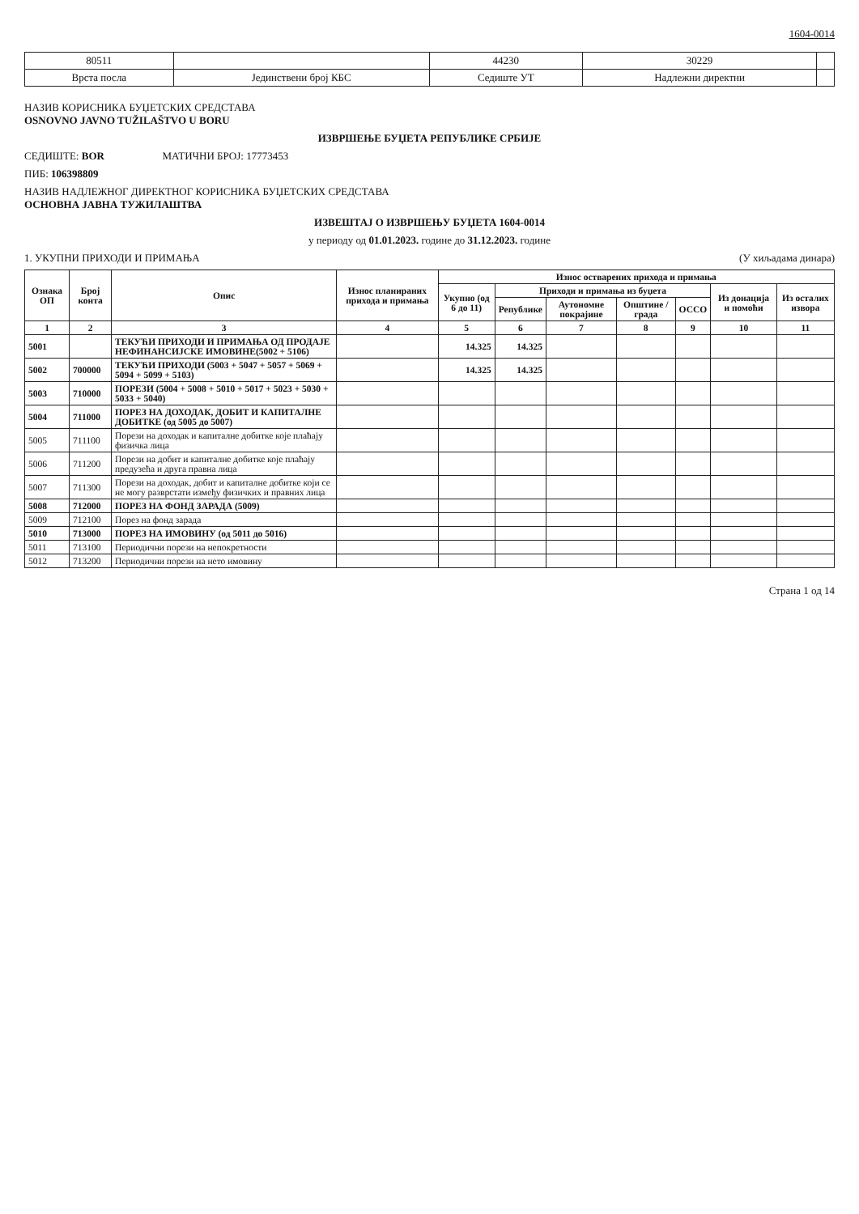1604-0014
| 80511 | | 44230 | 30229 | |
| Врста посла | Јединствени број КБС | Седиште УТ | Надлежни директни | |
НАЗИВ КОРИСНИКА БУЏЕТСКИХ СРЕДСТАВА
OSNOVNO JAVNO TUŽILAŠTVO U BORU
ИЗВРШЕЊЕ БУЏЕТА РЕПУБЛИКЕ СРБИЈЕ
СЕДИШТЕ: BOR МАТИЧНИ БРОЈ: 17773453
ПИБ: 106398809
НАЗИВ НАДЛЕЖНОГ ДИРЕКТНОГ КОРИСНИКА БУЏЕТСКИХ СРЕДСТАВА
ОСНОВНА ЈАВНА ТУЖИЛАШТВА
ИЗВЕШТАЈ О ИЗВРШЕЊУ БУЏЕТА 1604-0014
у периоду од 01.01.2023. године до 31.12.2023. године
1. УКУПНИ ПРИХОДИ И ПРИМАЊА (У хиљадама динара)
| Ознака ОП | Број конта | Опис | Износ планираних прихода и примања | Износ остварених прихода и примања | | | | | | |
| --- | --- | --- | --- | --- | --- | --- | --- | --- | --- | --- |
| | | | | Укупно (од 6 до 11) | Приходи и примања из буџета | | | | Из донација и помоћи | Из осталих извора |
| | | | | | Републике | Аутономне покрајине | Општине / града | ОСCО | | |
| 1 | 2 | 3 | 4 | 5 | 6 | 7 | 8 | 9 | 10 | 11 |
| 5001 | | ТЕКУЋИ ПРИХОДИ И ПРИМАЊА ОД ПРОДАЈЕ НЕФИНАНСИЈСКЕ ИМОВИНЕ(5002 + 5106) | | 14.325 | 14.325 | | | | | |
| 5002 | 700000 | ТЕКУЋИ ПРИХОДИ (5003 + 5047 + 5057 + 5069 + 5094 + 5099 + 5103) | | 14.325 | 14.325 | | | | | |
| 5003 | 710000 | ПОРЕЗИ (5004 + 5008 + 5010 + 5017 + 5023 + 5030 + 5033 + 5040) | | | | | | | | |
| 5004 | 711000 | ПОРЕЗ НА ДОХОДАК, ДОБИТ И КАПИТАЛНЕ ДОБИТКЕ (од 5005 до 5007) | | | | | | | | |
| 5005 | 711100 | Порези на доходак и капиталне добитке које плаћају физичка лица | | | | | | | | |
| 5006 | 711200 | Порези на добит и капиталне добитке које плаћају предузећа и друга правна лица | | | | | | | | |
| 5007 | 711300 | Порези на доходак, добит и капиталне добитке који се не могу разврстати између физичких и правних лица | | | | | | | | |
| 5008 | 712000 | ПОРЕЗ НА ФОНД ЗАРАДА (5009) | | | | | | | | |
| 5009 | 712100 | Порез на фонд зарада | | | | | | | | |
| 5010 | 713000 | ПОРЕЗ НА ИМОВИНУ (од 5011 до 5016) | | | | | | | | |
| 5011 | 713100 | Периодични порези на непокретности | | | | | | | | |
| 5012 | 713200 | Периодични порези на нето имовину | | | | | | | | |
Страна 1 од 14